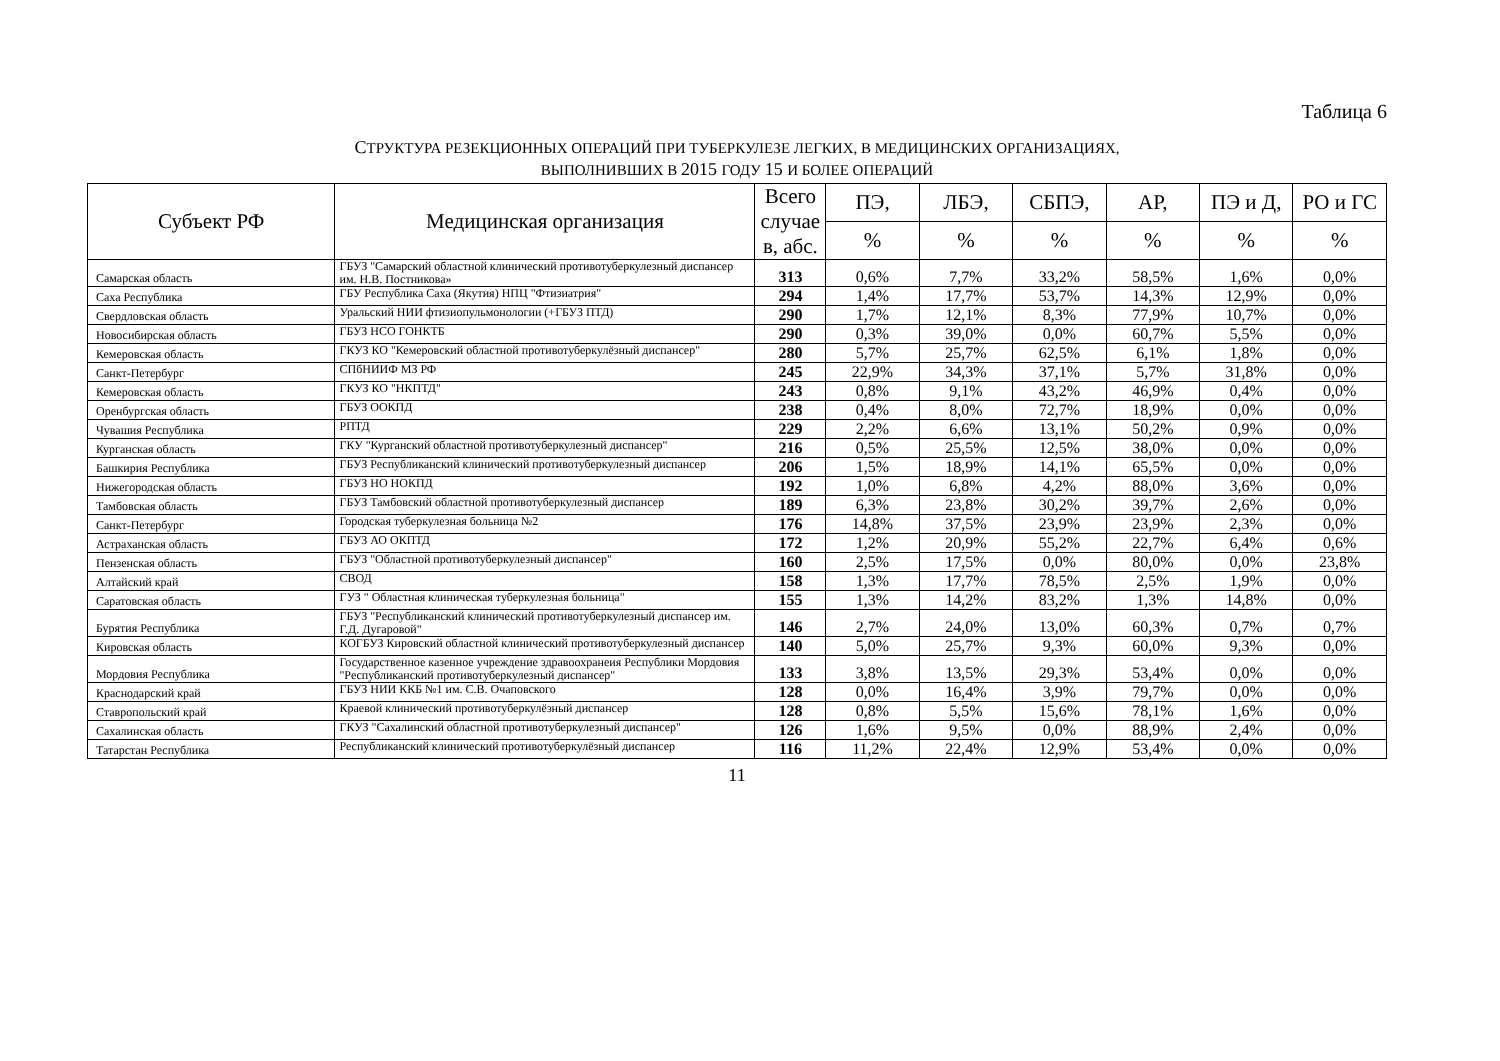Таблица 6
СТРУКТУРА РЕЗЕКЦИОННЫХ ОПЕРАЦИЙ ПРИ ТУБЕРКУЛЕЗЕ ЛЕГКИХ, В МЕДИЦИНСКИХ ОРГАНИЗАЦИЯХ,
ВЫПОЛНИВШИХ В 2015 ГОДУ 15 И БОЛЕЕ ОПЕРАЦИЙ
| Субъект РФ | Медицинская организация | Всего случае в, абс. | ПЭ, | ЛБЭ, | СБПЭ, | АР, | ПЭ и Д, | РО и ГС |
| --- | --- | --- | --- | --- | --- | --- | --- | --- |
| | | | % | % | % | % | % | % |
| Самарская область | ГБУЗ "Самарский областной клинический противотуберкулезный диспансер им. Н.В. Постникова» | 313 | 0,6% | 7,7% | 33,2% | 58,5% | 1,6% | 0,0% |
| Саха Республика | ГБУ Республика Саха (Якутия) НПЦ "Фтизиатрия" | 294 | 1,4% | 17,7% | 53,7% | 14,3% | 12,9% | 0,0% |
| Свердловская область | Уральский НИИ фтизиопульмонологии (+ГБУЗ ПТД) | 290 | 1,7% | 12,1% | 8,3% | 77,9% | 10,7% | 0,0% |
| Новосибирская область | ГБУЗ НСО ГОНКТБ | 290 | 0,3% | 39,0% | 0,0% | 60,7% | 5,5% | 0,0% |
| Кемеровская область | ГКУЗ КО "Кемеровский областной противотуберкулёзный диспансер" | 280 | 5,7% | 25,7% | 62,5% | 6,1% | 1,8% | 0,0% |
| Санкт-Петербург | СПбНИИФ МЗ РФ | 245 | 22,9% | 34,3% | 37,1% | 5,7% | 31,8% | 0,0% |
| Кемеровская область | ГКУЗ КО "НКПТД" | 243 | 0,8% | 9,1% | 43,2% | 46,9% | 0,4% | 0,0% |
| Оренбургская область | ГБУЗ ООКПД | 238 | 0,4% | 8,0% | 72,7% | 18,9% | 0,0% | 0,0% |
| Чувашия Республика | РПТД | 229 | 2,2% | 6,6% | 13,1% | 50,2% | 0,9% | 0,0% |
| Курганская область | ГКУ "Курганский областной противотуберкулезный диспансер" | 216 | 0,5% | 25,5% | 12,5% | 38,0% | 0,0% | 0,0% |
| Башкирия Республика | ГБУЗ Республиканский клинический противотуберкулезный диспансер | 206 | 1,5% | 18,9% | 14,1% | 65,5% | 0,0% | 0,0% |
| Нижегородская область | ГБУЗ НО НОКПД | 192 | 1,0% | 6,8% | 4,2% | 88,0% | 3,6% | 0,0% |
| Тамбовская область | ГБУЗ Тамбовский областной противотуберкулезный диспансер | 189 | 6,3% | 23,8% | 30,2% | 39,7% | 2,6% | 0,0% |
| Санкт-Петербург | Городская туберкулезная больница №2 | 176 | 14,8% | 37,5% | 23,9% | 23,9% | 2,3% | 0,0% |
| Астраханская область | ГБУЗ АО ОКПТД | 172 | 1,2% | 20,9% | 55,2% | 22,7% | 6,4% | 0,6% |
| Пензенская область | ГБУЗ "Областной противотуберкулезный диспансер" | 160 | 2,5% | 17,5% | 0,0% | 80,0% | 0,0% | 23,8% |
| Алтайский край | СВОД | 158 | 1,3% | 17,7% | 78,5% | 2,5% | 1,9% | 0,0% |
| Саратовская область | ГУЗ " Областная клиническая туберкулезная больница" | 155 | 1,3% | 14,2% | 83,2% | 1,3% | 14,8% | 0,0% |
| Бурятия Республика | ГБУЗ "Республиканский клинический противотуберкулезный диспансер им. Г.Д. Дугаровой" | 146 | 2,7% | 24,0% | 13,0% | 60,3% | 0,7% | 0,7% |
| Кировская область | КОГБУЗ Кировский областной клинический противотуберкулезный диспансер | 140 | 5,0% | 25,7% | 9,3% | 60,0% | 9,3% | 0,0% |
| Мордовия Республика | Государственное казенное учреждение здравоохранеия Республики Мордовия "Республиканский противотуберкулезный диспансер" | 133 | 3,8% | 13,5% | 29,3% | 53,4% | 0,0% | 0,0% |
| Краснодарский край | ГБУЗ НИИ ККБ №1 им. С.В. Очаповского | 128 | 0,0% | 16,4% | 3,9% | 79,7% | 0,0% | 0,0% |
| Ставропольский край | Краевой клинический противотуберкулёзный диспансер | 128 | 0,8% | 5,5% | 15,6% | 78,1% | 1,6% | 0,0% |
| Сахалинская область | ГКУЗ "Сахалинский областной противотуберкулезный диспансер" | 126 | 1,6% | 9,5% | 0,0% | 88,9% | 2,4% | 0,0% |
| Татарстан Республика | Республиканский клинический противотуберкулёзный диспансер | 116 | 11,2% | 22,4% | 12,9% | 53,4% | 0,0% | 0,0% |
11